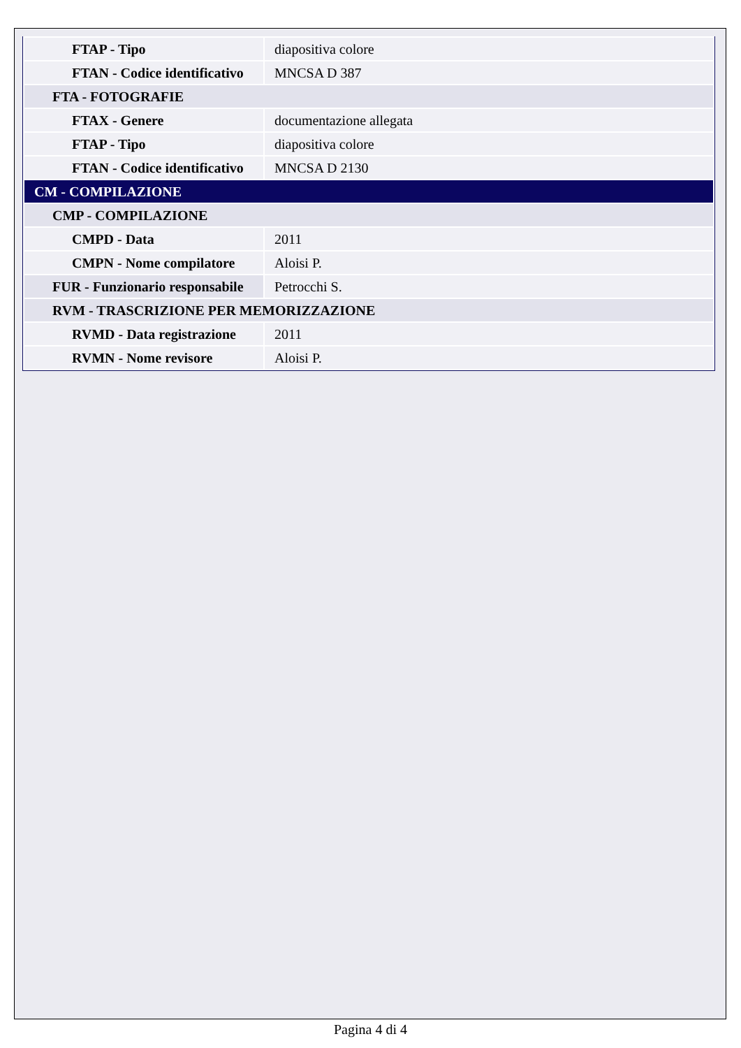| FTAP - Tipo | diapositiva colore |
| FTAN - Codice identificativo | MNCSA D 387 |
| FTA - FOTOGRAFIE | |
| FTAX - Genere | documentazione allegata |
| FTAP - Tipo | diapositiva colore |
| FTAN - Codice identificativo | MNCSA D 2130 |
| CM - COMPILAZIONE | |
| CMP - COMPILAZIONE | |
| CMPD - Data | 2011 |
| CMPN - Nome compilatore | Aloisi P. |
| FUR - Funzionario responsabile | Petrocchi S. |
| RVM - TRASCRIZIONE PER MEMORIZZAZIONE | |
| RVMD - Data registrazione | 2011 |
| RVMN - Nome revisore | Aloisi P. |
Pagina 4 di 4